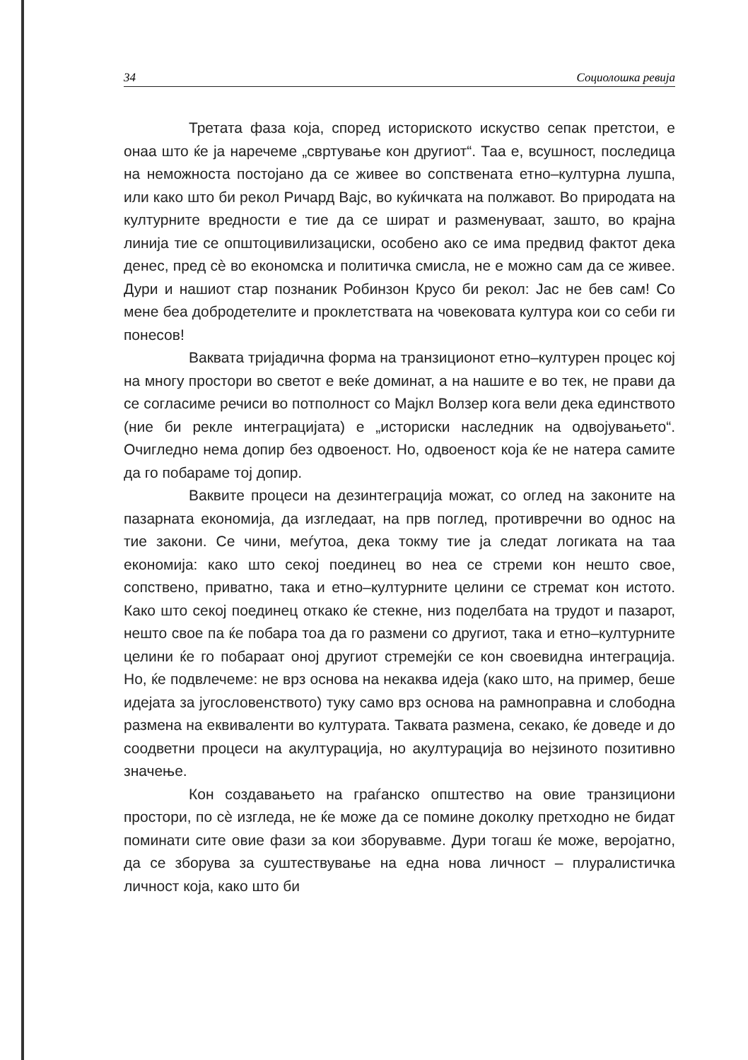34 Социолошка ревија
Третата фаза која, според историското искуство сепак претстои, е онаа што ќе ја наречеме „свртување кон другиот“. Таа е, всушност, последица на неможноста постојано да се живее во сопствената етно–културна лушпа, или како што би рекол Ричард Вајс, во куќичката на полжавот. Во природата на културните вредности е тие да се шират и разменуваат, зашто, во крајна линија тие се општоцивилизациски, особено ако се има предвид фактот дека денес, пред сѐ во економска и политичка смисла, не е можно сам да се живее. Дури и нашиот стар познаник Робинзон Крусо би рекол: Јас не бев сам! Со мене беа добродетелите и проклетствата на човековата култура кои со себи ги понесов!
Ваквата тријадична форма на транзиционот етно–културен процес кој на многу простори во светот е веќе доминат, а на нашите е во тек, не прави да се согласиме речиси во потполност со Мајкл Волзер кога вели дека единството (ние би рекле интеграцијата) е „историски наследник на одвојувањето“. Очигледно нема допир без одвоеност. Но, одвоеност која ќе не натера самите да го побараме тој допир.
Ваквите процеси на дезинтеграција можат, со оглед на законите на пазарната економија, да изгледаат, на прв поглед, противречни во однос на тие закони. Се чини, меѓутоа, дека токму тие ја следат логиката на таа економија: како што секој поединец во неа се стреми кон нешто свое, сопствено, приватно, така и етно–културните целини се стремат кон истото. Како што секој поединец откако ќе стекне, низ поделбата на трудот и пазарот, нешто свое па ќе побара тоа да го размени со другиот, така и етно–културните целини ќе го побараат оној другиот стремејќи се кон своевидна интеграција. Но, ќе подвлечеме: не врз основа на некаква идеја (како што, на пример, беше идејата за југословенството) туку само врз основа на рамноправна и слободна размена на еквиваленти во културата. Таквата размена, секако, ќе доведе и до соодветни процеси на акултурација, но акултурација во нејзиното позитивно значење.
Кон создавањето на граѓанско општество на овие транзициони простори, по сѐ изгледа, не ќе може да се помине доколку претходно не бидат поминати сите овие фази за кои зборувавме. Дури тогаш ќе може, веројатно, да се зборува за суштествување на една нова личност – плуралистичка личност која, како што би